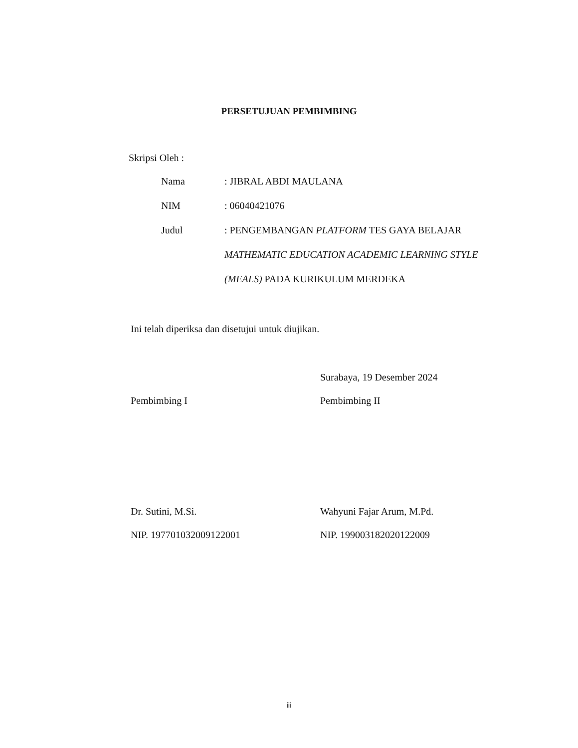PERSETUJUAN PEMBIMBING
Skripsi Oleh :
Nama : JIBRAL ABDI MAULANA
NIM : 06040421076
Judul : PENGEMBANGAN PLATFORM TES GAYA BELAJAR
MATHEMATIC EDUCATION ACADEMIC LEARNING STYLE
(MEALS) PADA KURIKULUM MERDEKA
Ini telah diperiksa dan disetujui untuk diujikan.
Pembimbing I
Dr. Sutini, M.Si.
NIP. 197701032009122001
Surabaya, 19 Desember 2024
Pembimbing II
Wahyuni Fajar Arum, M.Pd.
NIP. 199003182020122009
iii